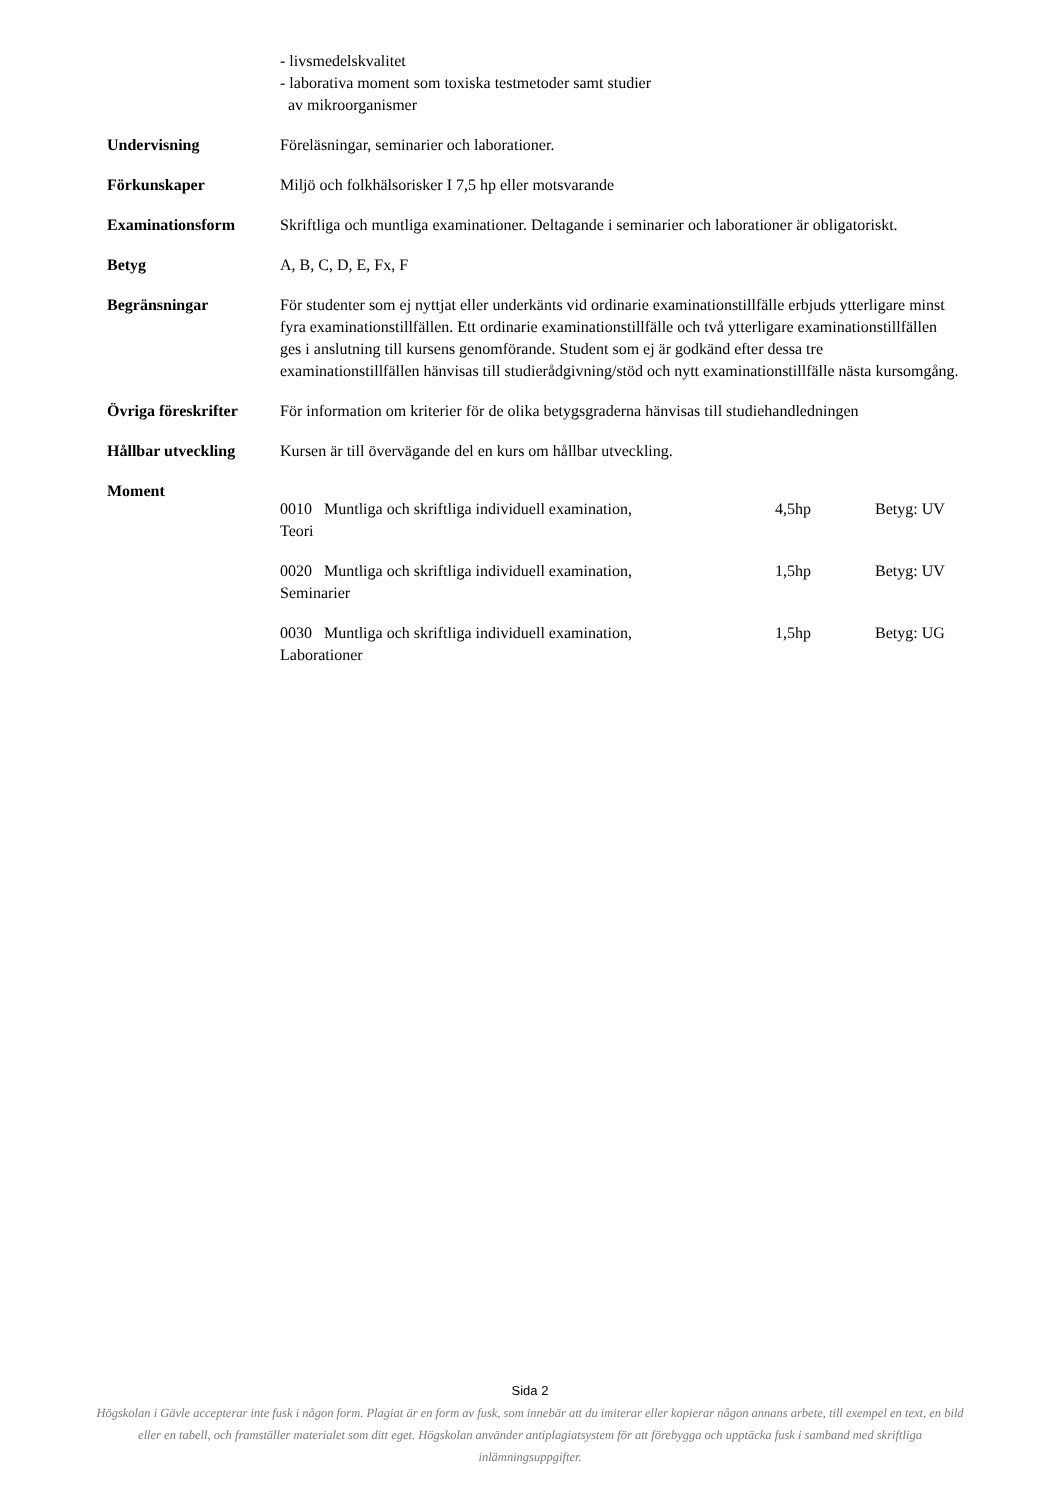- livsmedelskvalitet
- laborativa moment som toxiska testmetoder samt studier
av mikroorganismer
Undervisning Föreläsningar, seminarier och laborationer.
Förkunskaper Miljö och folkhälsorisker I 7,5 hp eller motsvarande
Examinationsform Skriftliga och muntliga examinationer. Deltagande i seminarier och laborationer är obligatoriskt.
Betyg A, B, C, D, E, Fx, F
Begränsningar För studenter som ej nyttjat eller underkänts vid ordinarie examinationstillfälle erbjuds ytterligare minst fyra examinationstillfällen. Ett ordinarie examinationstillfälle och två ytterligare examinationstillfällen ges i anslutning till kursens genomförande. Student som ej är godkänd efter dessa tre examinationstillfällen hänvisas till studierådgivning/stöd och nytt examinationstillfälle nästa kursomgång.
Övriga föreskrifter
För information om kriterier för de olika betygsgraderna hänvisas till studiehandledningen
Hållbar utveckling Kursen är till övervägande del en kurs om hållbar utveckling.
Moment
0010 Muntliga och skriftliga individuell examination,
4,5hp Betyg: UV
Teori
0020 Muntliga och skriftliga individuell examination,
1,5hp Betyg: UV
Seminarier
0030 Muntliga och skriftliga individuell examination,
1,5hp Betyg: UG
Laborationer
Sida 2
Högskolan i Gävle accepterar inte fusk i någon form. Plagiat är en form av fusk, som innebär att du imiterar eller kopierar någon annans arbete, till exempel en text, en bild eller en tabell, och framställer materialet som ditt eget. Högskolan använder antiplagiatsystem för att förebygga och upptäcka fusk i samband med skriftliga inlämningsuppgifter.